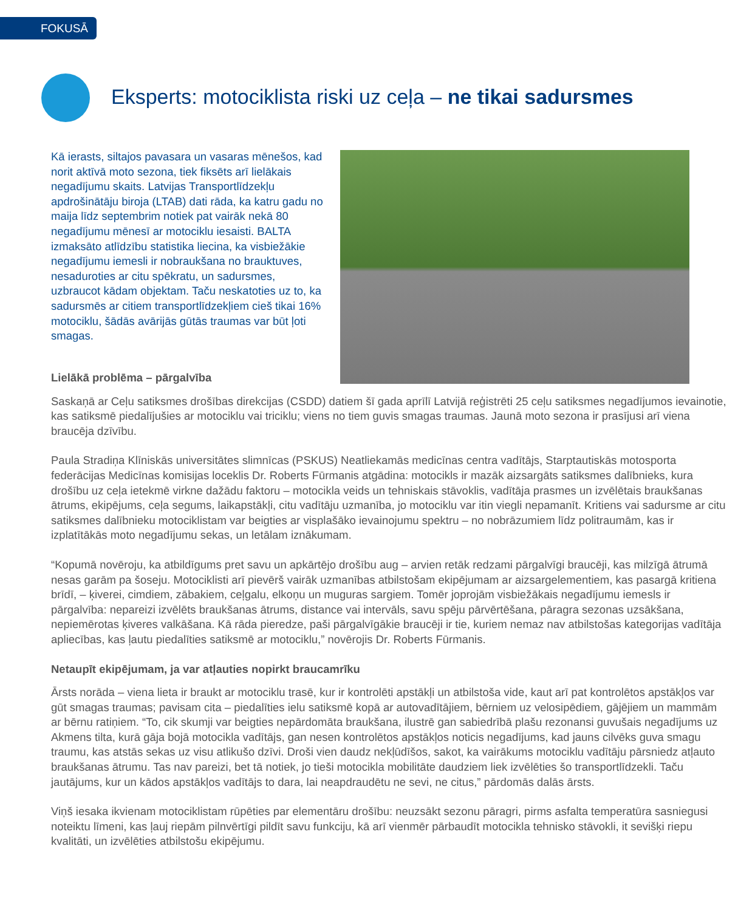FOKUSĀ
Eksperts: motociklista riski uz ceļa – ne tikai sadursmes
Kā ierasts, siltajos pavasara un vasaras mēnešos, kad norit aktīvā moto sezona, tiek fiksēts arī lielākais negadījumu skaits. Latvijas Transportlīdzekļu apdrošinātāju biroja (LTAB) dati rāda, ka katru gadu no maija līdz septembrim notiek pat vairāk nekā 80 negadījumu mēnesī ar motociklu iesaisti. BALTA izmaksāto atlīdzību statistika liecina, ka visbiežākie negadījumu iemesli ir nobraukšana no brauktuves, nesaduroties ar citu spēkratu, un sadursmes, uzbraucot kādam objektam. Taču neskatoties uz to, ka sadursmēs ar citiem transportlīdzekļiem cieš tikai 16% motociklu, šādās avārijās gūtās traumas var būt ļoti smagas.
Lielākā problēma – pārgalvība
Saskaņā ar Ceļu satiksmes drošības direkcijas (CSDD) datiem šī gada aprīlī Latvijā reģistrēti 25 ceļu satiksmes negadījumos ievainotie, kas satiksmē piedalījušies ar motociklu vai triciklu; viens no tiem guvis smagas traumas. Jaunā moto sezona ir prasījusi arī viena braucēja dzīvību.
Paula Stradiņa Klīniskās universitātes slimnīcas (PSKUS) Neatliekamās medicīnas centra vadītājs, Starptautiskās motosporta federācijas Medicīnas komisijas loceklis Dr. Roberts Fūrmanis atgādina: motocikls ir mazāk aizsargāts satiksmes dalībnieks, kura drošību uz ceļa ietekmē virkne dažādu faktoru – motocikla veids un tehniskais stāvoklis, vadītāja prasmes un izvēlētais braukšanas ātrums, ekipējums, ceļa segums, laikapstākļi, citu vadītāju uzmanība, jo motociklu var itin viegli nepamanīt. Kritiens vai sadursme ar citu satiksmes dalībnieku motociklistam var beigties ar visplašāko ievainojumu spektru – no nobrāzumiem līdz politraumām, kas ir izplatītākās moto negadījumu sekas, un letālam iznākumam.
“Kopumā novēroju, ka atbildīgums pret savu un apkārtējo drošību aug – arvien retāk redzami pārgalvīgi braucēji, kas milzīgā ātrumā nesas garām pa šoseju. Motociklisti arī pievērš vairāk uzmanības atbilstošam ekipējumam ar aizsargelementiem, kas pasargā kritiena brīdī, – ķiverei, cimdiem, zābakiem, ceļgalu, elkoņu un muguras sargiem. Tomēr joprojām visbiežākais negadījumu iemesls ir pārgalvība: nepareizi izvēlēts braukšanas ātrums, distance vai intervāls, savu spēju pārvērtēšana, pāragra sezonas uzsākšana, nepiemērotas ķiveres valkāšana. Kā rāda pieredze, paši pārgalvīgākie braucēji ir tie, kuriem nemaz nav atbilstošas kategorijas vadītāja apliecības, kas ļautu piedalīties satiksmē ar motociklu,” novērojis Dr. Roberts Fūrmanis.
Netaupīt ekipējumam, ja var atļauties nopirkt braucamrīku
Ārsts norāda – viena lieta ir braukt ar motociklu trasē, kur ir kontrolēti apstākļi un atbilstoša vide, kaut arī pat kontrolētos apstākļos var gūt smagas traumas; pavisam cita – piedalīties ielu satiksmē kopā ar autovadītājiem, bērniem uz velosipēdiem, gājējiem un mammām ar bērnu ratiņiem. “To, cik skumji var beigties nepārdomāta braukšana, ilustrē gan sabiedrībā plašu rezonansi guvušais negadījums uz Akmens tilta, kurā gāja bojā motocikla vadītājs, gan nesen kontrolētos apstākļos noticis negadījums, kad jauns cilvēks guva smagu traumu, kas atstās sekas uz visu atlikušo dzīvi. Droši vien daudz nekļūdīšos, sakot, ka vairākums motociklu vadītāju pārsniedz atļauto braukšanas ātrumu. Tas nav pareizi, bet tā notiek, jo tieši motocikla mobilitāte daudziem liek izvēlēties šo transportlīdzekli. Taču jautājums, kur un kādos apstākļos vadītājs to dara, lai neapdraudētu ne sevi, ne citus,” pārdomās dalās ārsts.
Viņš iesaka ikvienam motociklistam rūpēties par elementāru drošību: neuzsākt sezonu pāragri, pirms asfalta temperatūra sasniegusi noteiktu līmeni, kas ļauj riepām pilnvērtīgi pildīt savu funkciju, kā arī vienmēr pārbaudīt motocikla tehnisko stāvokli, it sevišķi riepu kvalitāti, un izvēlēties atbilstošu ekipējumu.